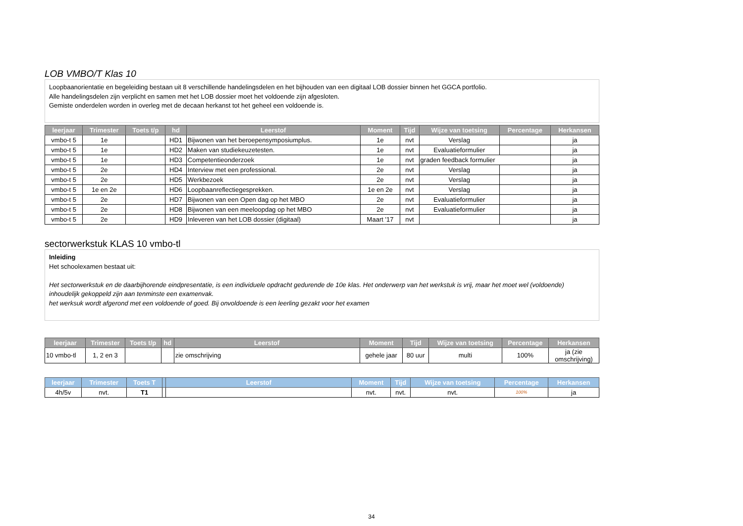LOB VMBO/T Klas 10
Loopbaanorientatie en begeleiding bestaan uit 8 verschillende handelingsdelen en het bijhouden van een digitaal LOB dossier binnen het GGCA portfolio.
Alle handelingsdelen zijn verplicht en samen met het LOB dossier moet het voldoende zijn afgesloten.
Gemiste onderdelen worden in overleg met de decaan herkanst tot het geheel een voldoende is.
| leerjaar | Trimester | Toets t/p | hd | Leerstof | Moment | Tijd | Wijze van toetsing | Percentage | Herkansen |
| --- | --- | --- | --- | --- | --- | --- | --- | --- | --- |
| vmbo-t 5 | 1e | | HD1 | Bijwonen van het beroepensymposiumplus. | 1e | nvt | Verslag | | ja |
| vmbo-t 5 | 1e | | HD2 | Maken van studiekeuzetesten. | 1e | nvt | Evaluatieformulier | | ja |
| vmbo-t 5 | 1e | | HD3 | Competentieonderzoek | 1e | nvt | graden feedback formulier | | ja |
| vmbo-t 5 | 2e | | HD4 | Interview met een professional. | 2e | nvt | Verslag | | ja |
| vmbo-t 5 | 2e | | HD5 | Werkbezoek | 2e | nvt | Verslag | | ja |
| vmbo-t 5 | 1e en 2e | | HD6 | Loopbaanreflectiegesprekken. | 1e en 2e | nvt | Verslag | | ja |
| vmbo-t 5 | 2e | | HD7 | Bijwonen van een Open dag op het MBO | 2e | nvt | Evaluatieformulier | | ja |
| vmbo-t 5 | 2e | | HD8 | Bijwonen van een meeloopdag op het MBO | 2e | nvt | Evaluatieformulier | | ja |
| vmbo-t 5 | 2e | | HD9 | Inleveren van het LOB dossier (digitaal) | Maart '17 | nvt | | | ja |
sectorwerkstuk KLAS 10 vmbo-tl
Inleiding
Het schoolexamen bestaat uit:
Het sectorwerkstuk en de daarbijhorende eindpresentatie, is een individuele opdracht gedurende de 10e klas. Het onderwerp van het werkstuk is vrij, maar het moet wel (voldoende) inhoudelijk gekoppeld zijn aan tenminste een examenvak.
het werksuk wordt afgerond met een voldoende of goed. Bij onvoldoende is een leerling gezakt voor het examen
| leerjaar | Trimester | Toets t/p | hd | Leerstof | Moment | Tijd | Wijze van toetsing | Percentage | Herkansen |
| --- | --- | --- | --- | --- | --- | --- | --- | --- | --- |
| 10 vmbo-tl | 1, 2 en 3 | | | zie omschrijving | gehele jaar | 80 uur | multi | 100% | ja (zie omschrijving) |
| leerjaar | Trimester | Toets T | | Leerstof | Moment | Tijd | Wijze van toetsing | Percentage | Herkansen |
| --- | --- | --- | --- | --- | --- | --- | --- | --- | --- |
| 4h/5v | nvt. | T1 | | | nvt. | nvt. | nvt. | 100% | ja |
34